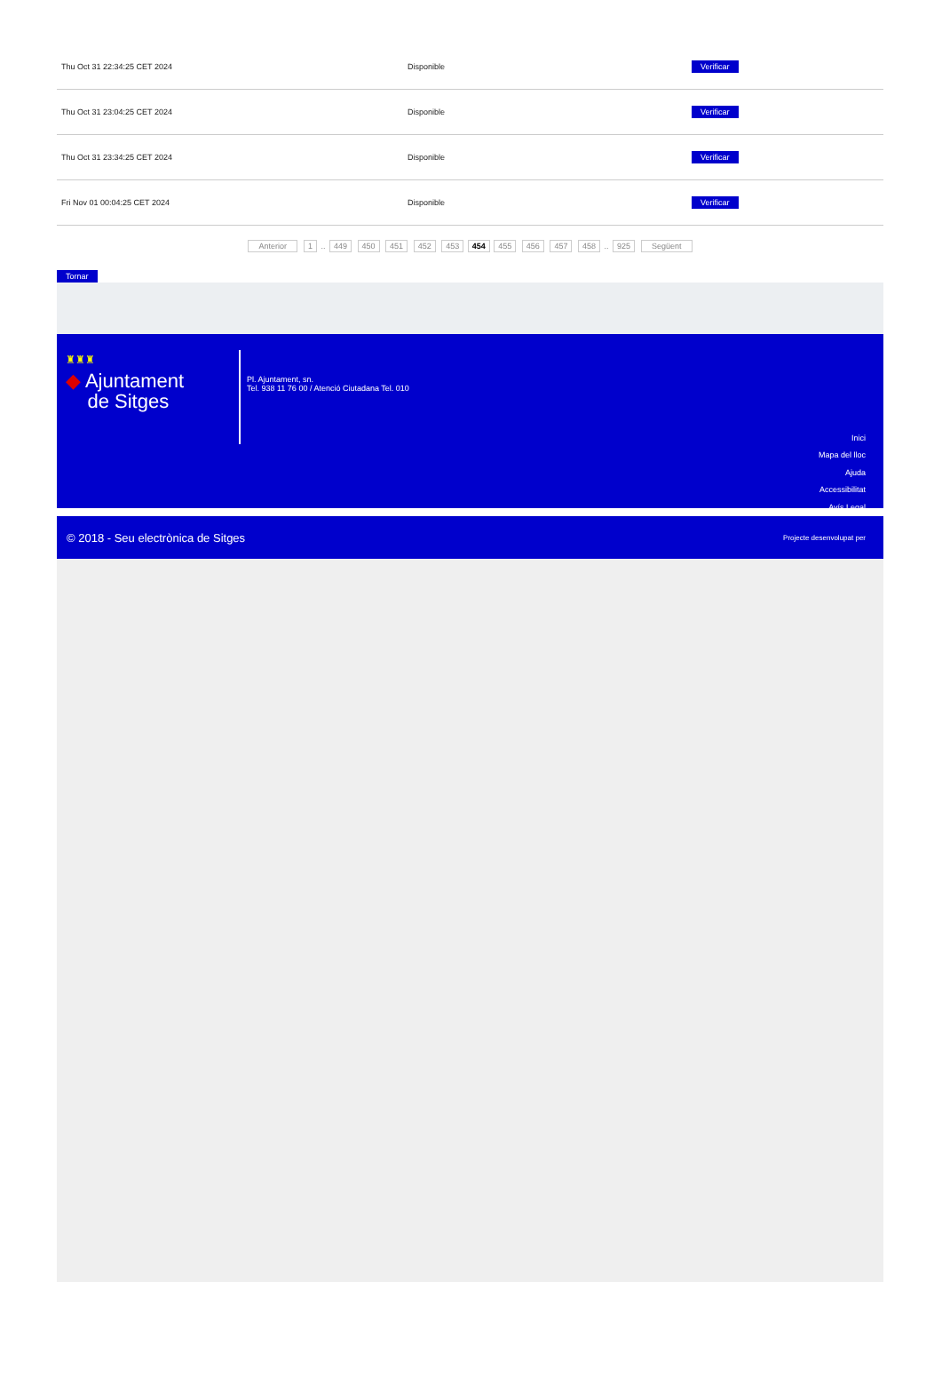| Thu Oct 31 22:34:25 CET 2024 | Disponible | Verificar |
| Thu Oct 31 23:04:25 CET 2024 | Disponible | Verificar |
| Thu Oct 31 23:34:25 CET 2024 | Disponible | Verificar |
| Fri Nov 01 00:04:25 CET 2024 | Disponible | Verificar |
Anterior 1 .. 449 450 451 452 453 454 455 456 457 458 .. 925 Següent
Tornar
♜♜♜
◆ Ajuntament
de Sitges
Pl. Ajuntament, sn.
Tel. 938 11 76 00 / Atenció Ciutadana Tel. 010
Inici
Mapa del lloc
Ajuda
Accessibilitat
Avís Legal
© 2018 - Seu electrònica de Sitges Projecte desenvolupat per